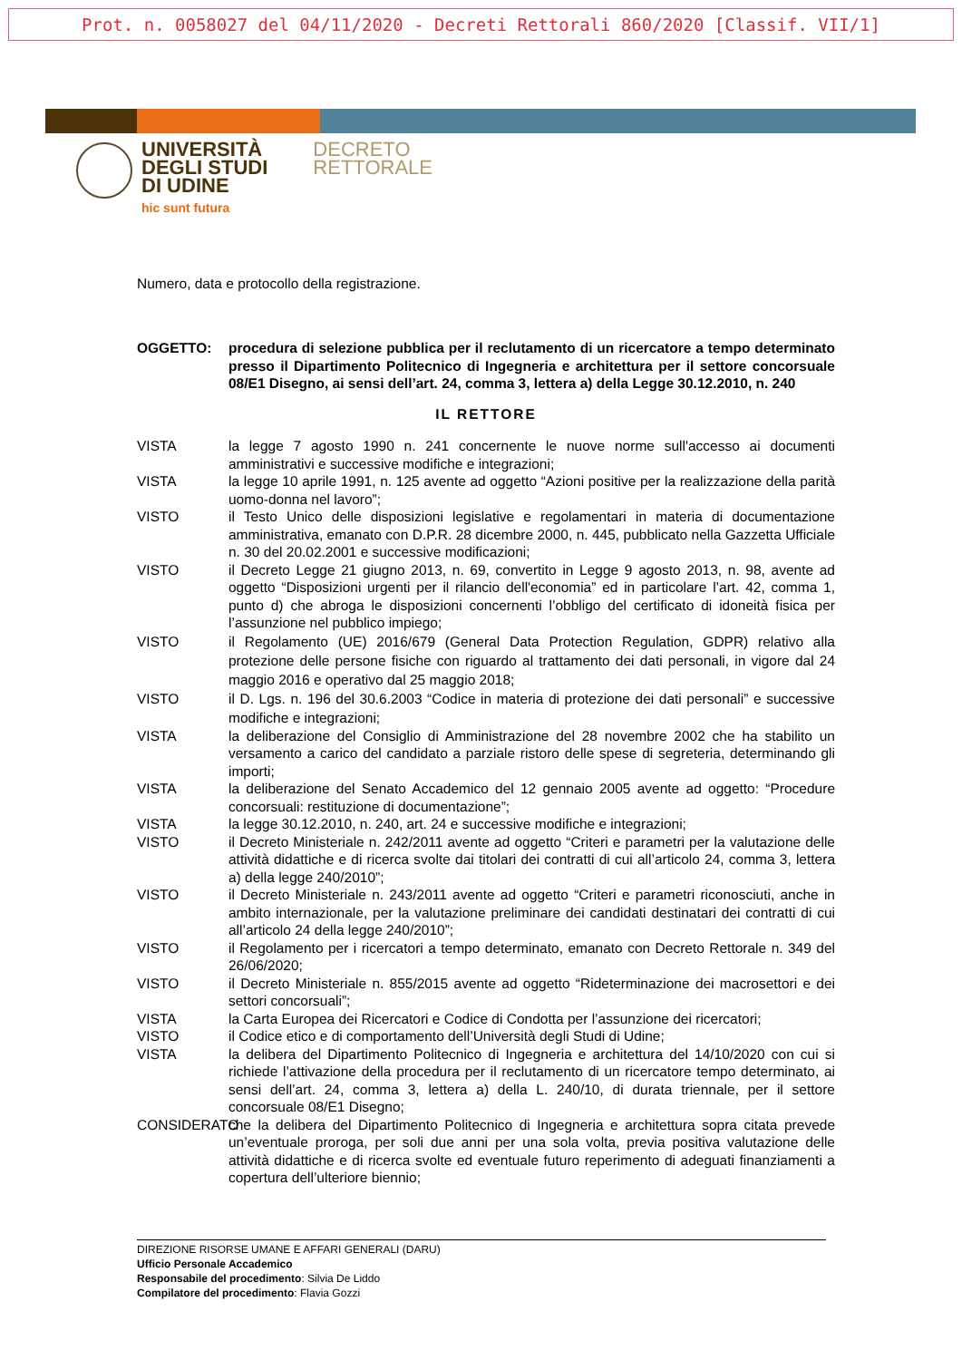Prot. n. 0058027 del 04/11/2020 - Decreti Rettorali 860/2020 [Classif. VII/1]
UNIVERSITÀ
DEGLI STUDI
DI UDINE
hic sunt futura
DECRETO
RETTORALE
Numero, data e protocollo della registrazione.
OGGETTO: procedura di selezione pubblica per il reclutamento di un ricercatore a tempo determinato presso il Dipartimento Politecnico di Ingegneria e architettura per il settore concorsuale 08/E1 Disegno, ai sensi dell’art. 24, comma 3, lettera a) della Legge 30.12.2010, n. 240
IL RETTORE
VISTA la legge 7 agosto 1990 n. 241 concernente le nuove norme sull'accesso ai documenti amministrativi e successive modifiche e integrazioni;
VISTA la legge 10 aprile 1991, n. 125 avente ad oggetto “Azioni positive per la realizzazione della parità uomo-donna nel lavoro”;
VISTO il Testo Unico delle disposizioni legislative e regolamentari in materia di documentazione amministrativa, emanato con D.P.R. 28 dicembre 2000, n. 445, pubblicato nella Gazzetta Ufficiale n. 30 del 20.02.2001 e successive modificazioni;
VISTO il Decreto Legge 21 giugno 2013, n. 69, convertito in Legge 9 agosto 2013, n. 98, avente ad oggetto “Disposizioni urgenti per il rilancio dell'economia” ed in particolare l’art. 42, comma 1, punto d) che abroga le disposizioni concernenti l’obbligo del certificato di idoneità fisica per l’assunzione nel pubblico impiego;
VISTO il Regolamento (UE) 2016/679 (General Data Protection Regulation, GDPR) relativo alla protezione delle persone fisiche con riguardo al trattamento dei dati personali, in vigore dal 24 maggio 2016 e operativo dal 25 maggio 2018;
VISTO il D. Lgs. n. 196 del 30.6.2003 “Codice in materia di protezione dei dati personali” e successive modifiche e integrazioni;
VISTA la deliberazione del Consiglio di Amministrazione del 28 novembre 2002 che ha stabilito un versamento a carico del candidato a parziale ristoro delle spese di segreteria, determinando gli importi;
VISTA la deliberazione del Senato Accademico del 12 gennaio 2005 avente ad oggetto: “Procedure concorsuali: restituzione di documentazione”;
VISTA la legge 30.12.2010, n. 240, art. 24 e successive modifiche e integrazioni;
VISTO il Decreto Ministeriale n. 242/2011 avente ad oggetto “Criteri e parametri per la valutazione delle attività didattiche e di ricerca svolte dai titolari dei contratti di cui all’articolo 24, comma 3, lettera a) della legge 240/2010”;
VISTO il Decreto Ministeriale n. 243/2011 avente ad oggetto “Criteri e parametri riconosciuti, anche in ambito internazionale, per la valutazione preliminare dei candidati destinatari dei contratti di cui all’articolo 24 della legge 240/2010”;
VISTO il Regolamento per i ricercatori a tempo determinato, emanato con Decreto Rettorale n. 349 del 26/06/2020;
VISTO il Decreto Ministeriale n. 855/2015 avente ad oggetto “Rideterminazione dei macrosettori e dei settori concorsuali”;
VISTA la Carta Europea dei Ricercatori e Codice di Condotta per l’assunzione dei ricercatori;
VISTO il Codice etico e di comportamento dell’Università degli Studi di Udine;
VISTA la delibera del Dipartimento Politecnico di Ingegneria e architettura del 14/10/2020 con cui si richiede l’attivazione della procedura per il reclutamento di un ricercatore tempo determinato, ai sensi dell’art. 24, comma 3, lettera a) della L. 240/10, di durata triennale, per il settore concorsuale 08/E1 Disegno;
CONSIDERATO
che la delibera del Dipartimento Politecnico di Ingegneria e architettura sopra citata prevede un’eventuale proroga, per soli due anni per una sola volta, previa positiva valutazione delle attività didattiche e di ricerca svolte ed eventuale futuro reperimento di adeguati finanziamenti a copertura dell’ulteriore biennio;
DIREZIONE RISORSE UMANE E AFFARI GENERALI (DARU)
Ufficio Personale Accademico
Responsabile del procedimento: Silvia De Liddo
Compilatore del procedimento: Flavia Gozzi